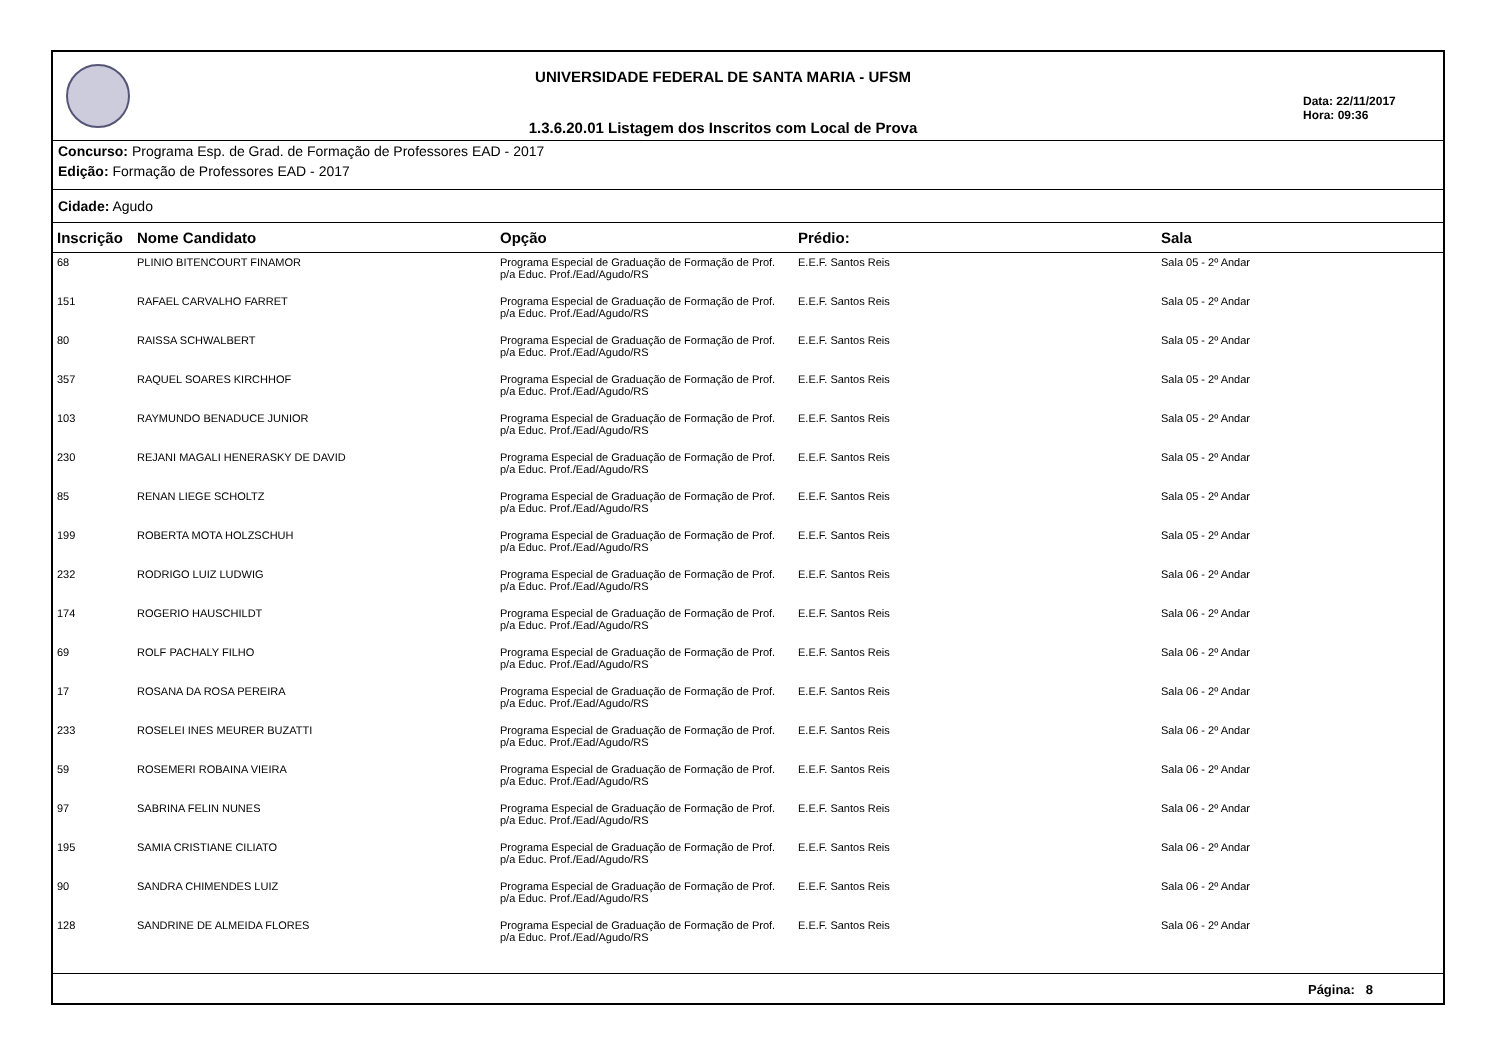UNIVERSIDADE FEDERAL DE SANTA MARIA - UFSM
1.3.6.20.01 Listagem dos Inscritos com Local de Prova
Data: 22/11/2017
Hora: 09:36
Concurso: Programa Esp. de Grad. de Formação de Professores EAD - 2017
Edição: Formação de Professores EAD - 2017
Cidade: Agudo
| Inscrição | Nome Candidato | Opção | Prédio: | Sala |
| --- | --- | --- | --- | --- |
| 68 | PLINIO BITENCOURT FINAMOR | Programa Especial de Graduação de Formação de Prof. p/a Educ. Prof./Ead/Agudo/RS | E.E.F. Santos Reis | Sala 05 - 2º Andar |
| 151 | RAFAEL CARVALHO FARRET | Programa Especial de Graduação de Formação de Prof. p/a Educ. Prof./Ead/Agudo/RS | E.E.F. Santos Reis | Sala 05 - 2º Andar |
| 80 | RAISSA SCHWALBERT | Programa Especial de Graduação de Formação de Prof. p/a Educ. Prof./Ead/Agudo/RS | E.E.F. Santos Reis | Sala 05 - 2º Andar |
| 357 | RAQUEL SOARES KIRCHHOF | Programa Especial de Graduação de Formação de Prof. p/a Educ. Prof./Ead/Agudo/RS | E.E.F. Santos Reis | Sala 05 - 2º Andar |
| 103 | RAYMUNDO BENADUCE JUNIOR | Programa Especial de Graduação de Formação de Prof. p/a Educ. Prof./Ead/Agudo/RS | E.E.F. Santos Reis | Sala 05 - 2º Andar |
| 230 | REJANI MAGALI HENERASKY DE DAVID | Programa Especial de Graduação de Formação de Prof. p/a Educ. Prof./Ead/Agudo/RS | E.E.F. Santos Reis | Sala 05 - 2º Andar |
| 85 | RENAN LIEGE SCHOLTZ | Programa Especial de Graduação de Formação de Prof. p/a Educ. Prof./Ead/Agudo/RS | E.E.F. Santos Reis | Sala 05 - 2º Andar |
| 199 | ROBERTA MOTA HOLZSCHUH | Programa Especial de Graduação de Formação de Prof. p/a Educ. Prof./Ead/Agudo/RS | E.E.F. Santos Reis | Sala 05 - 2º Andar |
| 232 | RODRIGO LUIZ LUDWIG | Programa Especial de Graduação de Formação de Prof. p/a Educ. Prof./Ead/Agudo/RS | E.E.F. Santos Reis | Sala 06 - 2º Andar |
| 174 | ROGERIO HAUSCHILDT | Programa Especial de Graduação de Formação de Prof. p/a Educ. Prof./Ead/Agudo/RS | E.E.F. Santos Reis | Sala 06 - 2º Andar |
| 69 | ROLF PACHALY FILHO | Programa Especial de Graduação de Formação de Prof. p/a Educ. Prof./Ead/Agudo/RS | E.E.F. Santos Reis | Sala 06 - 2º Andar |
| 17 | ROSANA DA ROSA PEREIRA | Programa Especial de Graduação de Formação de Prof. p/a Educ. Prof./Ead/Agudo/RS | E.E.F. Santos Reis | Sala 06 - 2º Andar |
| 233 | ROSELEI INES MEURER BUZATTI | Programa Especial de Graduação de Formação de Prof. p/a Educ. Prof./Ead/Agudo/RS | E.E.F. Santos Reis | Sala 06 - 2º Andar |
| 59 | ROSEMERI ROBAINA VIEIRA | Programa Especial de Graduação de Formação de Prof. p/a Educ. Prof./Ead/Agudo/RS | E.E.F. Santos Reis | Sala 06 - 2º Andar |
| 97 | SABRINA FELIN NUNES | Programa Especial de Graduação de Formação de Prof. p/a Educ. Prof./Ead/Agudo/RS | E.E.F. Santos Reis | Sala 06 - 2º Andar |
| 195 | SAMIA CRISTIANE CILIATO | Programa Especial de Graduação de Formação de Prof. p/a Educ. Prof./Ead/Agudo/RS | E.E.F. Santos Reis | Sala 06 - 2º Andar |
| 90 | SANDRA CHIMENDES LUIZ | Programa Especial de Graduação de Formação de Prof. p/a Educ. Prof./Ead/Agudo/RS | E.E.F. Santos Reis | Sala 06 - 2º Andar |
| 128 | SANDRINE DE ALMEIDA FLORES | Programa Especial de Graduação de Formação de Prof. p/a Educ. Prof./Ead/Agudo/RS | E.E.F. Santos Reis | Sala 06 - 2º Andar |
Página: 8